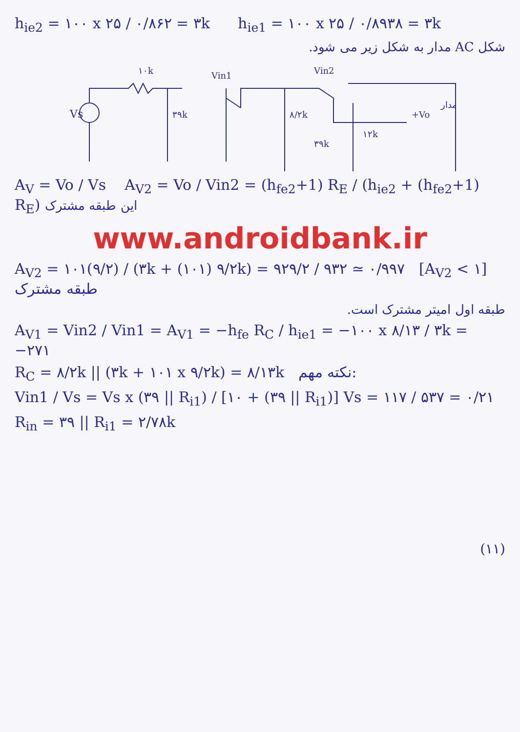h<sub>ie2</sub> = ۱۰۰ x ۲۵ / ۰/۸۶۲ = ۳k h<sub>ie1</sub> = ۱۰۰ x ۲۵ / ۰/۸۹۳۸ = ۳k
شکل AC مدار به شکل زیر می شود.
Vs
۱۰k
۳۹k
Vin1
۸/۲k
Vin2
۳۹k
۱۲k
+Vo
مدار
A<sub>V</sub> = Vo / Vs A<sub>V2</sub> = Vo / Vin2 = (h<sub>fe2</sub>+1) R<sub>E</sub> / (h<sub>ie2</sub> + (h<sub>fe2</sub>+1) R<sub>E</sub>) این طبقه مشترک
www.androidbank.ir
A<sub>V2</sub> = ۱۰۱(۹/۲) / (۳k + (۱۰۱) ۹/۲k) = ۹۲۹/۲ / ۹۳۲ ≃ ۰/۹۹۷ [A<sub>V2</sub> < ۱] طبقه مشترک
طبقه اول امیتر مشترک است.
A<sub>V1</sub> = Vin2 / Vin1 = A<sub>V1</sub> = −h<sub>fe</sub> R<sub>C</sub> / h<sub>ie1</sub> = −۱۰۰ x ۸/۱۳ / ۳k = −۲۷۱
R<sub>C</sub> = ۸/۲k || (۳k + ۱۰۱ x ۹/۲k) = ۸/۱۳k نکته مهم:
Vin1 / Vs = Vs x (۳۹ || R<sub>i1</sub>) / [۱۰ + (۳۹ || R<sub>i1</sub>)] Vs = ۱۱۷ / ۵۳۷ = ۰/۲۱
R<sub>in</sub> = ۳۹ || R<sub>i1</sub> = ۲/۷۸k
(۱۱)